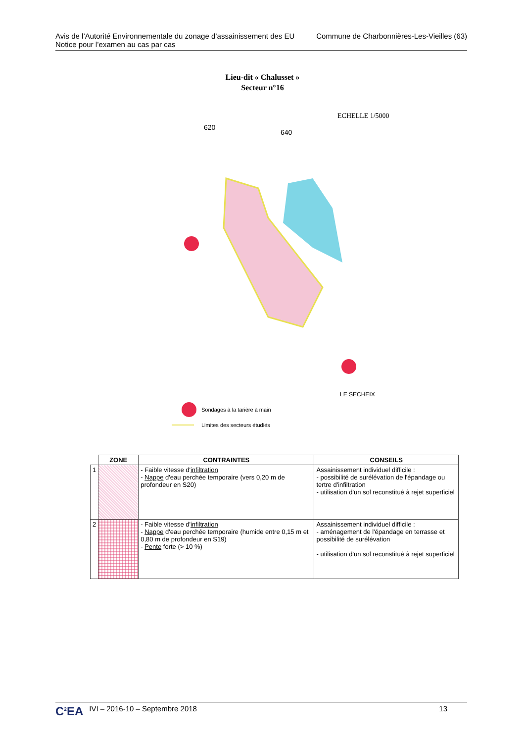Avis de l’Autorité Environnementale du zonage d’assainissement des EU
Notice pour l’examen au cas par cas
Commune de Charbonnières-Les-Vieilles (63)
Lieu-dit « Chalusset »
Secteur n°16
ECHELLE 1/5000
620
640
LE SECHEIX
Sondages à la tarière à main
Limites des secteurs étudiés
| | ZONE | CONTRAINTES | CONSEILS |
| --- | --- | --- | --- |
| 1 | | - Faible vitesse d' infiltration - Nappe d'eau perchée temporaire (vers 0,20 m de profondeur en S20) | Assainissement individuel difficile : - possibilité de surélévation de l'épandage ou tertre d'infiltration - utilisation d'un sol reconstitué à rejet superficiel |
| 2 | | - Faible vitesse d' infiltration - Nappe d'eau perchée temporaire (humide entre 0,15 m et 0,80 m de profondeur en S19) - Pente forte (> 10 %) | Assainissement individuel difficile : - aménagement de l'épandage en terrasse et possibilité de surélévation - utilisation d'un sol reconstitué à rejet superficiel |
C<sup>2</sup>EA IVI – 2016-10 – Septembre 2018 13